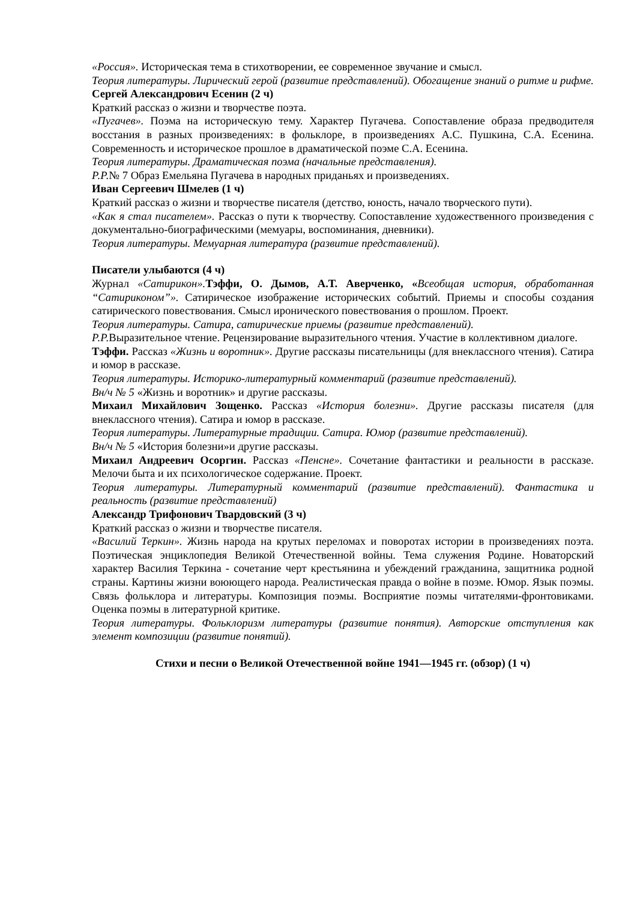«Россия». Историческая тема в стихотворении, ее современное звучание и смысл.
Теория литературы. Лирический герой (развитие представлений). Обогащение знаний о ритме и рифме.
Сергей Александрович Есенин (2 ч)
Краткий рассказ о жизни и творчестве поэта.
«Пугачев». Поэма на историческую тему. Характер Пугачева. Сопоставление образа предводителя восстания в разных произведениях: в фольклоре, в произведениях А.С. Пушкина, С.А. Есенина. Современность и историческое прошлое в драматической поэме С.А. Есенина.
Теория литературы. Драматическая поэма (начальные представления).
Р.Р.№ 7 Образ Емельяна Пугачева в народных приданьях и произведениях.
Иван Сергеевич Шмелев (1 ч)
Краткий рассказ о жизни и творчестве писателя (детство, юность, начало творческого пути).
«Как я стал писателем». Рассказ о пути к творчеству. Сопоставление художественного произведения с документально-биографическими (мемуары, воспоминания, дневники).
Теория литературы. Мемуарная литература (развитие представлений).
Писатели улыбаются (4 ч)
Журнал «Сатирикон». Тэффи, О. Дымов, А.Т. Аверченко, «Всеобщая история, обработанная “Сатириконом”». Сатирическое изображение исторических событий. Приемы и способы создания сатирического повествования. Смысл иронического повествования о прошлом. Проект.
Теория литературы. Сатира, сатирические приемы (развитие представлений).
Р.Р. Выразительное чтение. Рецензирование выразительного чтения. Участие в коллективном диалоге.
Тэффи. Рассказ «Жизнь и воротник». Другие рассказы писательницы (для внеклассного чтения). Сатира и юмор в рассказе.
Теория литературы. Историко-литературный комментарий (развитие представлений).
Вн/ч № 5 «Жизнь и воротник» и другие рассказы.
Михаил Михайлович Зощенко. Рассказ «История болезни». Другие рассказы писателя (для внеклассного чтения). Сатира и юмор в рассказе.
Теория литературы. Литературные традиции. Сатира. Юмор (развитие представлений).
Вн/ч № 5 «История болезни»и другие рассказы.
Михаил Андреевич Осоргин. Рассказ «Пенсне». Сочетание фантастики и реальности в рассказе. Мелочи быта и их психологическое содержание. Проект.
Теория литературы. Литературный комментарий (развитие представлений). Фантастика и реальность (развитие представлений)
Александр Трифонович Твардовский (3 ч)
Краткий рассказ о жизни и творчестве писателя.
«Василий Теркин». Жизнь народа на крутых переломах и поворотах истории в произведениях поэта. Поэтическая энциклопедия Великой Отечественной войны. Тема служения Родине. Новаторский характер Василия Теркина - сочетание черт крестьянина и убеждений гражданина, защитника родной страны. Картины жизни воюющего народа. Реалистическая правда о войне в поэме. Юмор. Язык поэмы. Связь фольклора и литературы. Композиция поэмы. Восприятие поэмы читателями-фронтовиками. Оценка поэмы в литературной критике.
Теория литературы. Фольклоризм литературы (развитие понятия). Авторские отступления как элемент композиции (развитие понятий).
Стихи и песни о Великой Отечественной войне 1941—1945 гг. (обзор) (1 ч)